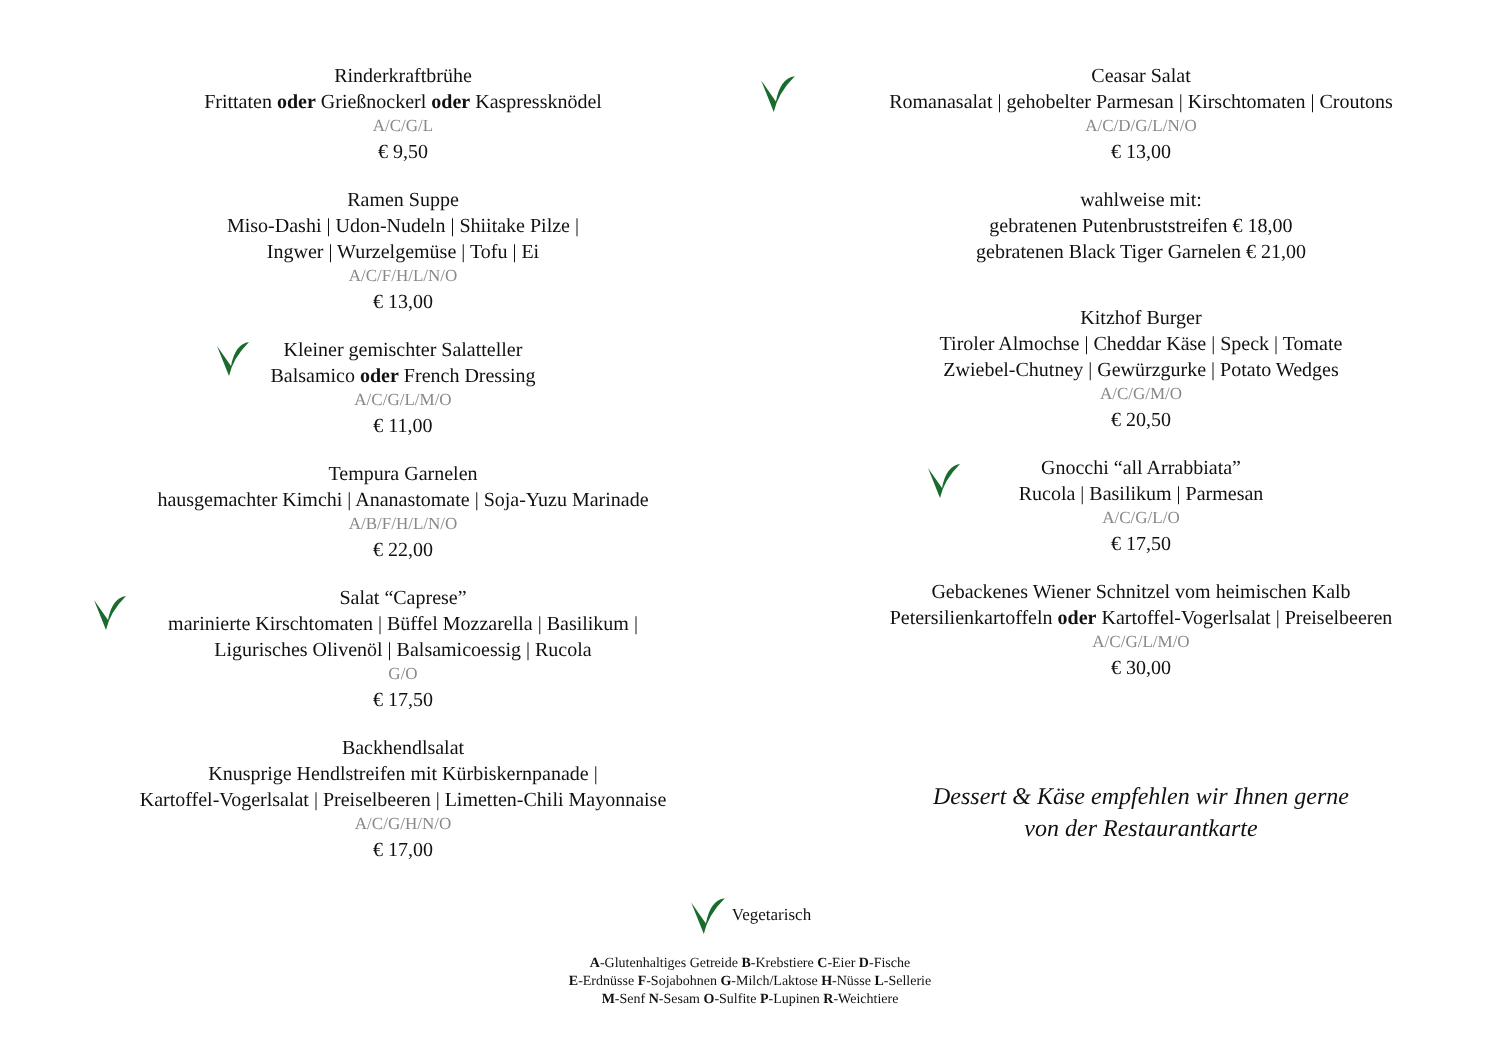Rinderkraftbrühe
Frittaten oder Grießnockerl oder Kaspressknödel
A/C/G/L
€ 9,50
Ramen Suppe
Miso-Dashi | Udon-Nudeln | Shiitake Pilze |
Ingwer | Wurzelgemüse | Tofu | Ei
A/C/F/H/L/N/O
€ 13,00
Kleiner gemischter Salatteller
Balsamico oder French Dressing
A/C/G/L/M/O
€ 11,00
Tempura Garnelen
hausgemachter Kimchi | Ananastomate | Soja-Yuzu Marinade
A/B/F/H/L/N/O
€ 22,00
Salat “Caprese”
marinierte Kirschtomaten | Büffel Mozzarella | Basilikum |
Ligurisches Olivenöl | Balsamicoessig | Rucola
G/O
€ 17,50
Backhendlsalat
Knusprige Hendlstreifen mit Kürbiskernpanade |
Kartoffel-Vogerlsalat | Preiselbeeren | Limetten-Chili Mayonnaise
A/C/G/H/N/O
€ 17,00
Ceasar Salat
Romanasalat | gehobelter Parmesan | Kirschtomaten | Croutons
A/C/D/G/L/N/O
€ 13,00
wahlweise mit:
gebratenen Putenbruststreifen € 18,00
gebratenen Black Tiger Garnelen € 21,00
Kitzhof Burger
Tiroler Almochse | Cheddar Käse | Speck | Tomate
Zwiebel-Chutney | Gewürzgurke | Potato Wedges
A/C/G/M/O
€ 20,50
Gnocchi “all Arrabbiata”
Rucola | Basilikum | Parmesan
A/C/G/L/O
€ 17,50
Gebackenes Wiener Schnitzel vom heimischen Kalb
Petersilienkartoffeln oder Kartoffel-Vogerlsalat | Preiselbeeren
A/C/G/L/M/O
€ 30,00
Dessert & Käse empfehlen wir Ihnen gerne
von der Restaurantkarte
Vegetarisch
A-Glutenhaltiges Getreide B-Krebstiere C-Eier D-Fische
E-Erdnüsse F-Sojabohnen G-Milch/Laktose H-Nüsse L-Sellerie
M-Senf N-Sesam O-Sulfite P-Lupinen R-Weichtiere